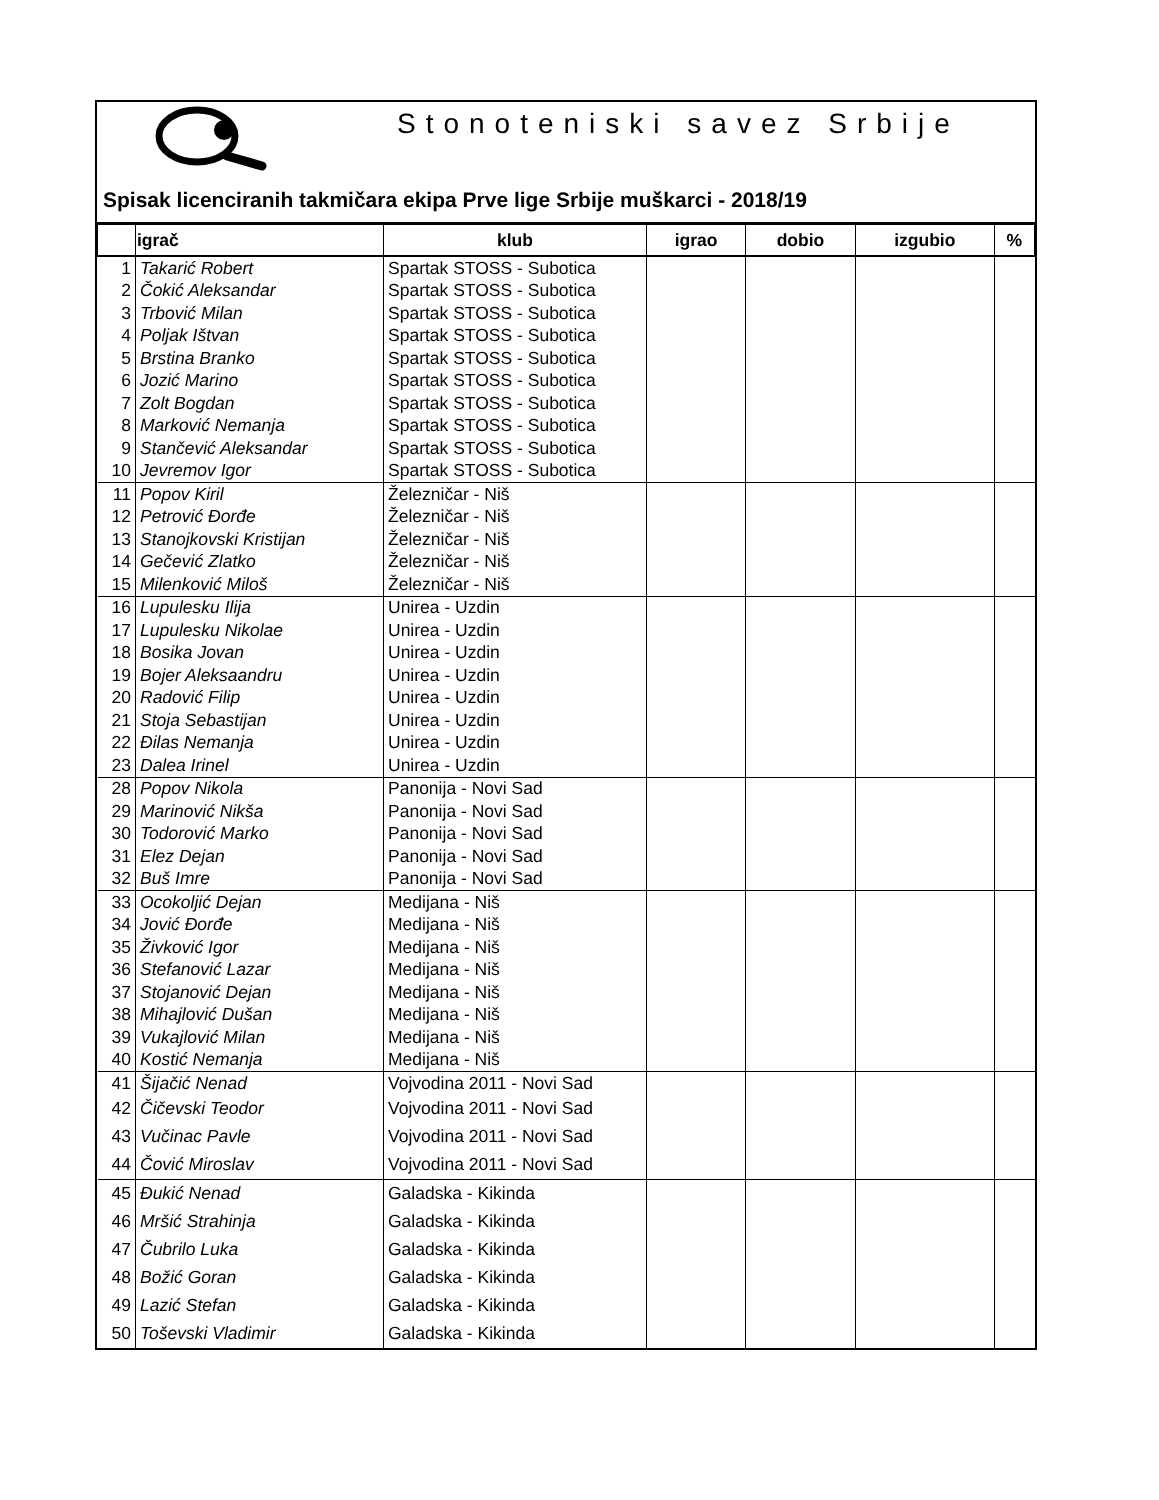Stonoteniski savez Srbije
Spisak licenciranih takmičara ekipa Prve lige Srbije muškarci - 2018/19
| | igrač | klub | igrao | dobio | izgubio | % |
| --- | --- | --- | --- | --- | --- | --- |
| 1 | Takarić Robert | Spartak STOSS - Subotica | | | | |
| 2 | Čokić Aleksandar | Spartak STOSS - Subotica | | | | |
| 3 | Trbović Milan | Spartak STOSS - Subotica | | | | |
| 4 | Poljak Ištvan | Spartak STOSS - Subotica | | | | |
| 5 | Brstina Branko | Spartak STOSS - Subotica | | | | |
| 6 | Jozić Marino | Spartak STOSS - Subotica | | | | |
| 7 | Zolt Bogdan | Spartak STOSS - Subotica | | | | |
| 8 | Marković Nemanja | Spartak STOSS - Subotica | | | | |
| 9 | Stančević Aleksandar | Spartak STOSS - Subotica | | | | |
| 10 | Jevremov Igor | Spartak STOSS - Subotica | | | | |
| 11 | Popov Kiril | Železničar - Niš | | | | |
| 12 | Petrović Đorđe | Železničar - Niš | | | | |
| 13 | Stanojkovski Kristijan | Železničar - Niš | | | | |
| 14 | Gečević Zlatko | Železničar - Niš | | | | |
| 15 | Milenković Miloš | Železničar - Niš | | | | |
| 16 | Lupulesku Ilija | Unirea - Uzdin | | | | |
| 17 | Lupulesku Nikolae | Unirea - Uzdin | | | | |
| 18 | Bosika Jovan | Unirea - Uzdin | | | | |
| 19 | Bojer Aleksaandru | Unirea - Uzdin | | | | |
| 20 | Radović Filip | Unirea - Uzdin | | | | |
| 21 | Stoja Sebastijan | Unirea - Uzdin | | | | |
| 22 | Đilas Nemanja | Unirea - Uzdin | | | | |
| 23 | Dalea Irinel | Unirea - Uzdin | | | | |
| 28 | Popov Nikola | Panonija - Novi Sad | | | | |
| 29 | Marinović Nikša | Panonija - Novi Sad | | | | |
| 30 | Todorović Marko | Panonija - Novi Sad | | | | |
| 31 | Elez Dejan | Panonija - Novi Sad | | | | |
| 32 | Buš Imre | Panonija - Novi Sad | | | | |
| 33 | Ocokoljić Dejan | Medijana - Niš | | | | |
| 34 | Jović Đorđe | Medijana - Niš | | | | |
| 35 | Živković Igor | Medijana - Niš | | | | |
| 36 | Stefanović Lazar | Medijana - Niš | | | | |
| 37 | Stojanović Dejan | Medijana - Niš | | | | |
| 38 | Mihajlović Dušan | Medijana - Niš | | | | |
| 39 | Vukajlović Milan | Medijana - Niš | | | | |
| 40 | Kostić Nemanja | Medijana - Niš | | | | |
| 41 | Šijačić Nenad | Vojvodina 2011 - Novi Sad | | | | |
| 42 | Čičevski Teodor | Vojvodina 2011 - Novi Sad | | | | |
| 43 | Vučinac Pavle | Vojvodina 2011 - Novi Sad | | | | |
| 44 | Čović Miroslav | Vojvodina 2011 - Novi Sad | | | | |
| 45 | Đukić Nenad | Galadska - Kikinda | | | | |
| 46 | Mršić Strahinja | Galadska - Kikinda | | | | |
| 47 | Čubrilo Luka | Galadska - Kikinda | | | | |
| 48 | Božić Goran | Galadska - Kikinda | | | | |
| 49 | Lazić Stefan | Galadska - Kikinda | | | | |
| 50 | Toševski Vladimir | Galadska - Kikinda | | | | |